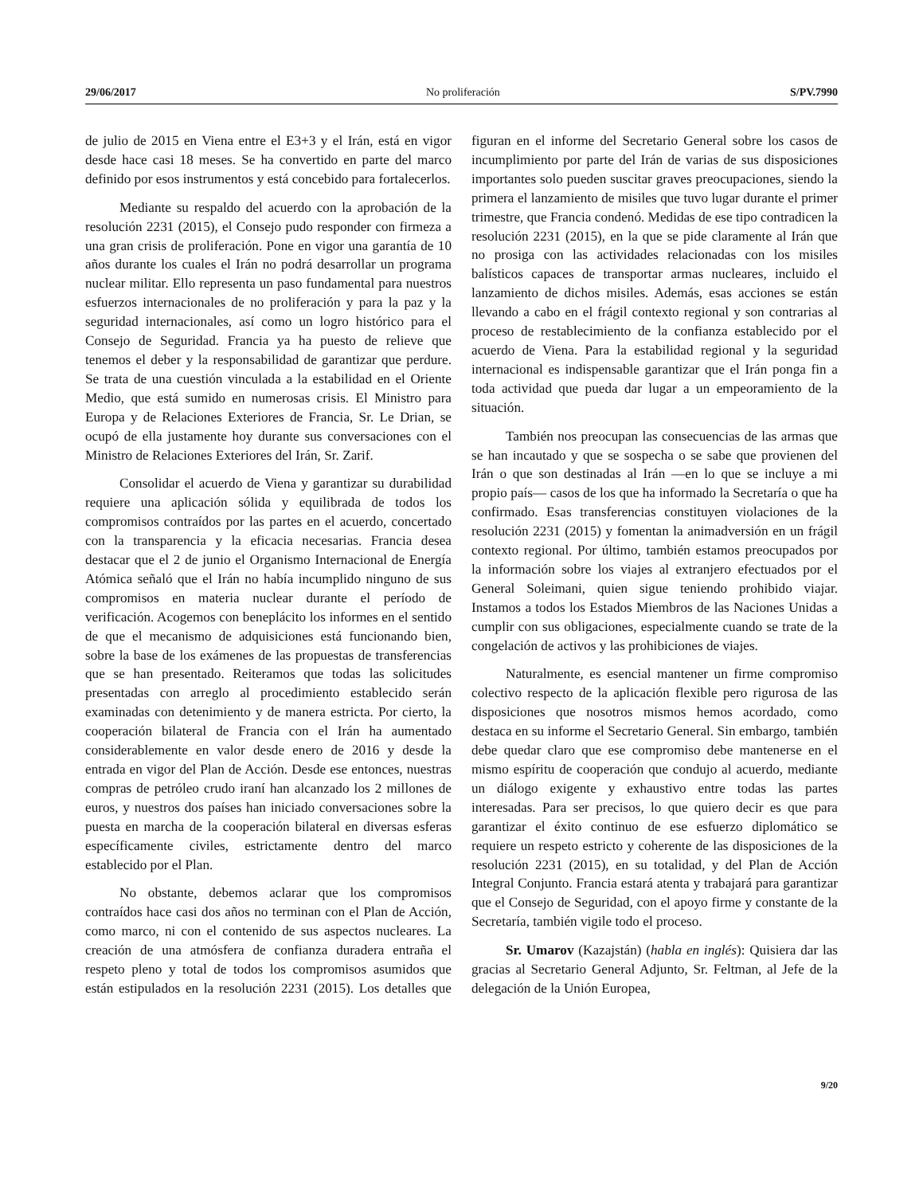29/06/2017 No proliferación S/PV.7990
de julio de 2015 en Viena entre el E3+3 y el Irán, está en vigor desde hace casi 18 meses. Se ha convertido en parte del marco definido por esos instrumentos y está concebido para fortalecerlos.
Mediante su respaldo del acuerdo con la aprobación de la resolución 2231 (2015), el Consejo pudo responder con firmeza a una gran crisis de proliferación. Pone en vigor una garantía de 10 años durante los cuales el Irán no podrá desarrollar un programa nuclear militar. Ello representa un paso fundamental para nuestros esfuerzos internacionales de no proliferación y para la paz y la seguridad internacionales, así como un logro histórico para el Consejo de Seguridad. Francia ya ha puesto de relieve que tenemos el deber y la responsabilidad de garantizar que perdure. Se trata de una cuestión vinculada a la estabilidad en el Oriente Medio, que está sumido en numerosas crisis. El Ministro para Europa y de Relaciones Exteriores de Francia, Sr. Le Drian, se ocupó de ella justamente hoy durante sus conversaciones con el Ministro de Relaciones Exteriores del Irán, Sr. Zarif.
Consolidar el acuerdo de Viena y garantizar su durabilidad requiere una aplicación sólida y equilibrada de todos los compromisos contraídos por las partes en el acuerdo, concertado con la transparencia y la eficacia necesarias. Francia desea destacar que el 2 de junio el Organismo Internacional de Energía Atómica señaló que el Irán no había incumplido ninguno de sus compromisos en materia nuclear durante el período de verificación. Acogemos con beneplácito los informes en el sentido de que el mecanismo de adquisiciones está funcionando bien, sobre la base de los exámenes de las propuestas de transferencias que se han presentado. Reiteramos que todas las solicitudes presentadas con arreglo al procedimiento establecido serán examinadas con detenimiento y de manera estricta. Por cierto, la cooperación bilateral de Francia con el Irán ha aumentado considerablemente en valor desde enero de 2016 y desde la entrada en vigor del Plan de Acción. Desde ese entonces, nuestras compras de petróleo crudo iraní han alcanzado los 2 millones de euros, y nuestros dos países han iniciado conversaciones sobre la puesta en marcha de la cooperación bilateral en diversas esferas específicamente civiles, estrictamente dentro del marco establecido por el Plan.
No obstante, debemos aclarar que los compromisos contraídos hace casi dos años no terminan con el Plan de Acción, como marco, ni con el contenido de sus aspectos nucleares. La creación de una atmósfera de confianza duradera entraña el respeto pleno y total de todos los compromisos asumidos que están estipulados en la resolución 2231 (2015). Los detalles que figuran en el informe del Secretario General sobre los casos de incumplimiento por parte del Irán de varias de sus disposiciones importantes solo pueden suscitar graves preocupaciones, siendo la primera el lanzamiento de misiles que tuvo lugar durante el primer trimestre, que Francia condenó. Medidas de ese tipo contradicen la resolución 2231 (2015), en la que se pide claramente al Irán que no prosiga con las actividades relacionadas con los misiles balísticos capaces de transportar armas nucleares, incluido el lanzamiento de dichos misiles. Además, esas acciones se están llevando a cabo en el frágil contexto regional y son contrarias al proceso de restablecimiento de la confianza establecido por el acuerdo de Viena. Para la estabilidad regional y la seguridad internacional es indispensable garantizar que el Irán ponga fin a toda actividad que pueda dar lugar a un empeoramiento de la situación.
También nos preocupan las consecuencias de las armas que se han incautado y que se sospecha o se sabe que provienen del Irán o que son destinadas al Irán —en lo que se incluye a mi propio país— casos de los que ha informado la Secretaría o que ha confirmado. Esas transferencias constituyen violaciones de la resolución 2231 (2015) y fomentan la animadversión en un frágil contexto regional. Por último, también estamos preocupados por la información sobre los viajes al extranjero efectuados por el General Soleimani, quien sigue teniendo prohibido viajar. Instamos a todos los Estados Miembros de las Naciones Unidas a cumplir con sus obligaciones, especialmente cuando se trate de la congelación de activos y las prohibiciones de viajes.
Naturalmente, es esencial mantener un firme compromiso colectivo respecto de la aplicación flexible pero rigurosa de las disposiciones que nosotros mismos hemos acordado, como destaca en su informe el Secretario General. Sin embargo, también debe quedar claro que ese compromiso debe mantenerse en el mismo espíritu de cooperación que condujo al acuerdo, mediante un diálogo exigente y exhaustivo entre todas las partes interesadas. Para ser precisos, lo que quiero decir es que para garantizar el éxito continuo de ese esfuerzo diplomático se requiere un respeto estricto y coherente de las disposiciones de la resolución 2231 (2015), en su totalidad, y del Plan de Acción Integral Conjunto. Francia estará atenta y trabajará para garantizar que el Consejo de Seguridad, con el apoyo firme y constante de la Secretaría, también vigile todo el proceso.
Sr. Umarov (Kazajstán) (habla en inglés): Quisiera dar las gracias al Secretario General Adjunto, Sr. Feltman, al Jefe de la delegación de la Unión Europea,
9/20